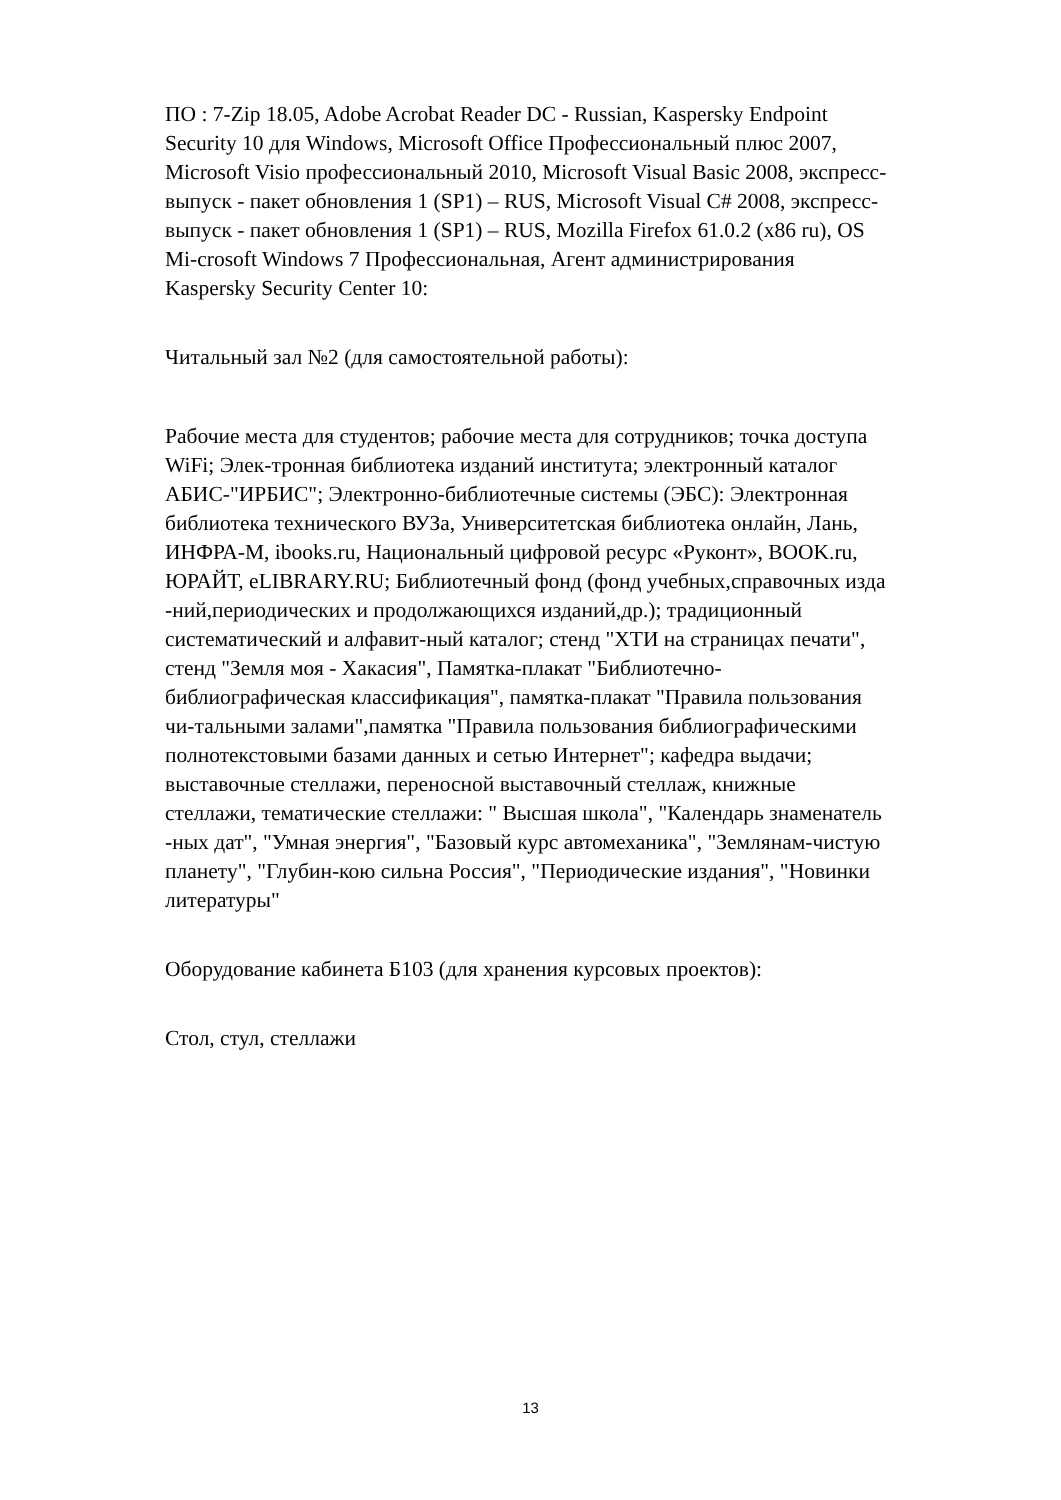ПО : 7-Zip 18.05, Adobe Acrobat Reader DC - Russian, Kaspersky Endpoint
Security 10 для Windows, Microsoft Office Профессиональный плюс 2007,
Microsoft Visio профессиональный 2010, Microsoft Visual Basic 2008, экспресс-
выпуск - пакет обновления 1 (SP1) – RUS, Microsoft Visual C# 2008, экспресс-
выпуск - пакет обновления 1 (SP1) – RUS, Mozilla Firefox 61.0.2 (x86 ru), OS
Mi-crosoft Windows 7 Профессиональная, Агент администрирования
Kaspersky Security Center 10:
Читальный зал №2 (для самостоятельной работы):
Рабочие места для студентов; рабочие места для сотрудников; точка доступа
WiFi; Элек-тронная библиотека изданий института; электронный каталог
АБИС-"ИРБИС"; Электронно-библиотечные системы (ЭБС): Электронная
библиотека технического ВУЗа, Университетская библиотека онлайн, Лань,
ИНФРА-М, ibooks.ru, Национальный цифровой ресурс «Руконт», BOOK.ru,
ЮРАЙТ, eLIBRARY.RU; Библиотечный фонд (фонд учебных,справочных изда
-ний,периодических и продолжающихся изданий,др.); традиционный
систематический и алфавит-ный каталог; стенд "ХТИ на страницах печати",
стенд "Земля моя - Хакасия", Памятка-плакат "Библиотечно-
библиографическая классификация", памятка-плакат "Правила пользования
чи-тальными залами",памятка "Правила пользования библиографическими
полнотекстовыми базами данных и сетью Интернет"; кафедра выдачи;
выставочные стеллажи, переносной выставочный стеллаж, книжные
стеллажи, тематические стеллажи: " Высшая школа", "Календарь знаменатель
-ных дат", "Умная энергия", "Базовый курс автомеханика", "Землянам-чистую
планету", "Глубин-кою сильна Россия", "Периодические издания", "Новинки
литературы"
Оборудование кабинета Б103 (для хранения курсовых проектов):
Стол, стул, стеллажи
13